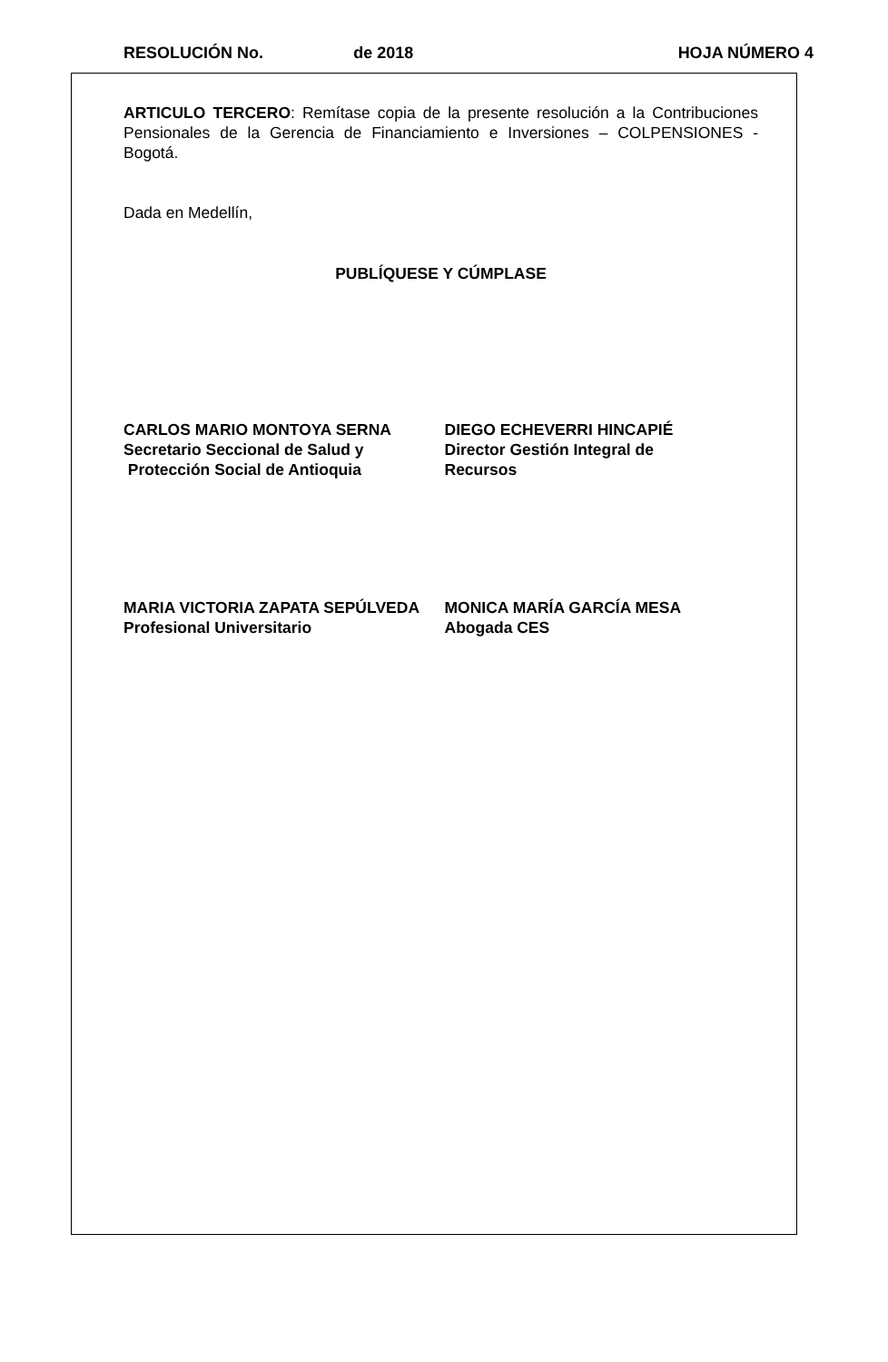RESOLUCIÓN No. de 2018 HOJA NÚMERO 4
ARTICULO TERCERO: Remítase copia de la presente resolución a la Contribuciones Pensionales de la Gerencia de Financiamiento e Inversiones – COLPENSIONES - Bogotá.
Dada en Medellín,
PUBLÍQUESE Y CÚMPLASE
CARLOS MARIO MONTOYA SERNA
Secretario Seccional de Salud y
Protección Social de Antioquia
DIEGO ECHEVERRI HINCAPIÉ
Director Gestión Integral de
Recursos
MARIA VICTORIA ZAPATA SEPÚLVEDA
Profesional Universitario
MONICA MARÍA GARCÍA MESA
Abogada CES